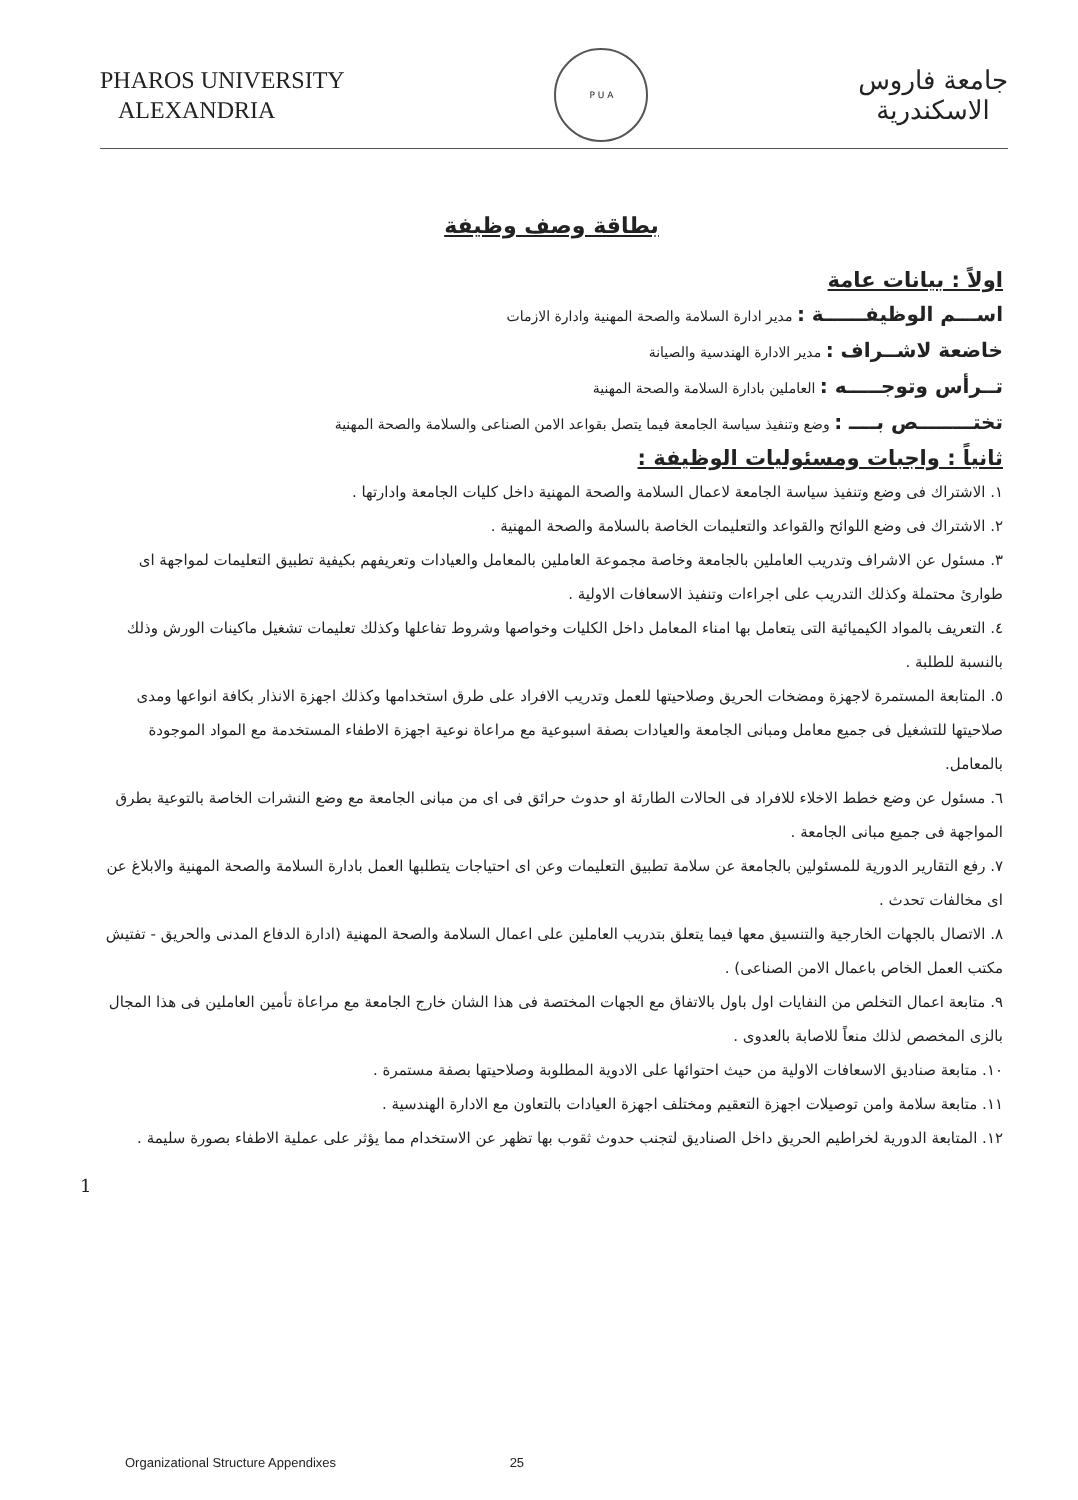PHAROS UNIVERSITY
ALEXANDRIA
P U A
جامعة فاروس
الاسكندرية
بطاقة وصف وظيفة
اولاً : بيانات عامة
اســـم الوظيفــــــة : مدير ادارة السلامة والصحة المهنية وادارة الازمات
خاضعة لاشــراف : مدير الادارة الهندسية والصيانة
تــرأس وتوجـــــه : العاملين بادارة السلامة والصحة المهنية
تختــــــــص بــــ : وضع وتنفيذ سياسة الجامعة فيما يتصل بقواعد الامن الصناعى والسلامة والصحة المهنية
ثانياً : واجبات ومسئوليات الوظيفة :
١. الاشتراك فى وضع وتنفيذ سياسة الجامعة لاعمال السلامة والصحة المهنية داخل كليات الجامعة وادارتها .
٢. الاشتراك فى وضع اللوائح والقواعد والتعليمات الخاصة بالسلامة والصحة المهنية .
٣. مسئول عن الاشراف وتدريب العاملين بالجامعة وخاصة مجموعة العاملين بالمعامل والعيادات وتعريفهم بكيفية تطبيق التعليمات لمواجهة اى طوارئ محتملة وكذلك التدريب على اجراءات وتنفيذ الاسعافات الاولية .
٤. التعريف بالمواد الكيميائية التى يتعامل بها امناء المعامل داخل الكليات وخواصها وشروط تفاعلها وكذلك تعليمات تشغيل ماكينات الورش وذلك بالنسبة للطلبة .
٥. المتابعة المستمرة لاجهزة ومضخات الحريق وصلاحيتها للعمل وتدريب الافراد على طرق استخدامها وكذلك اجهزة الانذار بكافة انواعها ومدى صلاحيتها للتشغيل فى جميع معامل ومبانى الجامعة والعيادات بصفة اسبوعية مع مراعاة نوعية اجهزة الاطفاء المستخدمة مع المواد الموجودة بالمعامل.
٦. مسئول عن وضع خطط الاخلاء للافراد فى الحالات الطارئة او حدوث حرائق فى اى من مبانى الجامعة مع وضع النشرات الخاصة بالتوعية بطرق المواجهة فى جميع مبانى الجامعة .
٧. رفع التقارير الدورية للمسئولين بالجامعة عن سلامة تطبيق التعليمات وعن اى احتياجات يتطلبها العمل بادارة السلامة والصحة المهنية والابلاغ عن اى مخالفات تحدث .
٨. الاتصال بالجهات الخارجية والتنسيق معها فيما يتعلق بتدريب العاملين على اعمال السلامة والصحة المهنية (ادارة الدفاع المدنى والحريق - تفتيش مكتب العمل الخاص باعمال الامن الصناعى) .
٩. متابعة اعمال التخلص من النفايات اول باول بالاتفاق مع الجهات المختصة فى هذا الشان خارج الجامعة مع مراعاة تأمين العاملين فى هذا المجال بالزى المخصص لذلك منعاً للاصابة بالعدوى .
١٠. متابعة صناديق الاسعافات الاولية من حيث احتوائها على الادوية المطلوبة وصلاحيتها بصفة مستمرة .
١١. متابعة سلامة وامن توصيلات اجهزة التعقيم ومختلف اجهزة العيادات بالتعاون مع الادارة الهندسية .
١٢. المتابعة الدورية لخراطيم الحريق داخل الصناديق لتجنب حدوث ثقوب بها تظهر عن الاستخدام مما يؤثر على عملية الاطفاء بصورة سليمة .
1
Organizational Structure Appendixes 25